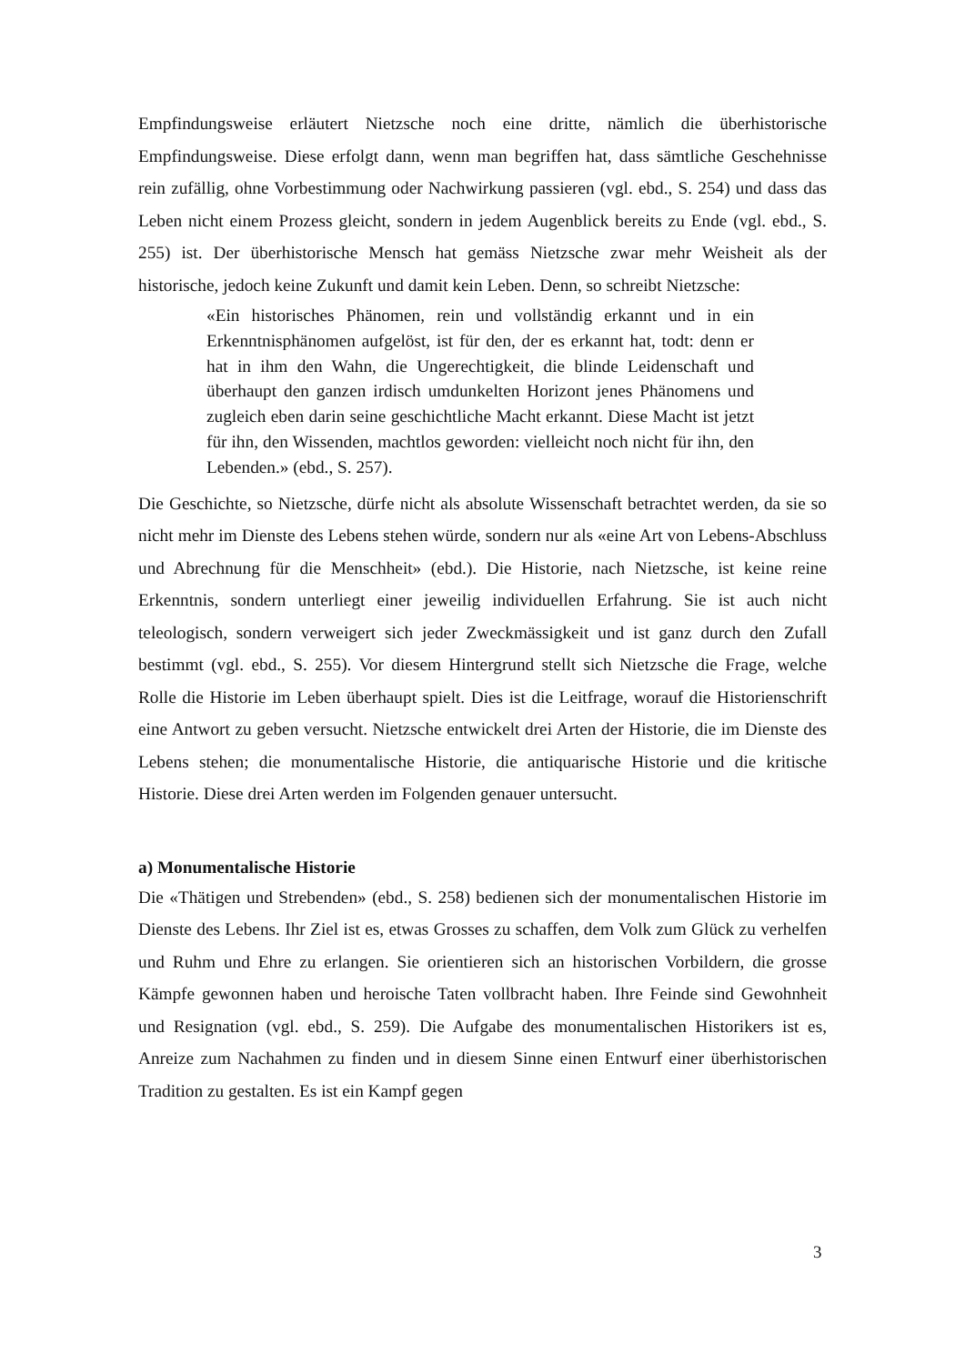Empfindungsweise erläutert Nietzsche noch eine dritte, nämlich die überhistorische Empfindungsweise. Diese erfolgt dann, wenn man begriffen hat, dass sämtliche Geschehnisse rein zufällig, ohne Vorbestimmung oder Nachwirkung passieren (vgl. ebd., S. 254) und dass das Leben nicht einem Prozess gleicht, sondern in jedem Augenblick bereits zu Ende (vgl. ebd., S. 255) ist. Der überhistorische Mensch hat gemäss Nietzsche zwar mehr Weisheit als der historische, jedoch keine Zukunft und damit kein Leben. Denn, so schreibt Nietzsche:
«Ein historisches Phänomen, rein und vollständig erkannt und in ein Erkenntnisphänomen aufgelöst, ist für den, der es erkannt hat, todt: denn er hat in ihm den Wahn, die Ungerechtigkeit, die blinde Leidenschaft und überhaupt den ganzen irdisch umdunkelten Horizont jenes Phänomens und zugleich eben darin seine geschichtliche Macht erkannt. Diese Macht ist jetzt für ihn, den Wissenden, machtlos geworden: vielleicht noch nicht für ihn, den Lebenden.» (ebd., S. 257).
Die Geschichte, so Nietzsche, dürfe nicht als absolute Wissenschaft betrachtet werden, da sie so nicht mehr im Dienste des Lebens stehen würde, sondern nur als «eine Art von Lebens-Abschluss und Abrechnung für die Menschheit» (ebd.). Die Historie, nach Nietzsche, ist keine reine Erkenntnis, sondern unterliegt einer jeweilig individuellen Erfahrung. Sie ist auch nicht teleologisch, sondern verweigert sich jeder Zweckmässigkeit und ist ganz durch den Zufall bestimmt (vgl. ebd., S. 255). Vor diesem Hintergrund stellt sich Nietzsche die Frage, welche Rolle die Historie im Leben überhaupt spielt. Dies ist die Leitfrage, worauf die Historienschrift eine Antwort zu geben versucht. Nietzsche entwickelt drei Arten der Historie, die im Dienste des Lebens stehen; die monumentalische Historie, die antiquarische Historie und die kritische Historie. Diese drei Arten werden im Folgenden genauer untersucht.
a) Monumentalische Historie
Die «Thätigen und Strebenden» (ebd., S. 258) bedienen sich der monumentalischen Historie im Dienste des Lebens. Ihr Ziel ist es, etwas Grosses zu schaffen, dem Volk zum Glück zu verhelfen und Ruhm und Ehre zu erlangen. Sie orientieren sich an historischen Vorbildern, die grosse Kämpfe gewonnen haben und heroische Taten vollbracht haben. Ihre Feinde sind Gewohnheit und Resignation (vgl. ebd., S. 259). Die Aufgabe des monumentalischen Historikers ist es, Anreize zum Nachahmen zu finden und in diesem Sinne einen Entwurf einer überhistorischen Tradition zu gestalten. Es ist ein Kampf gegen
3